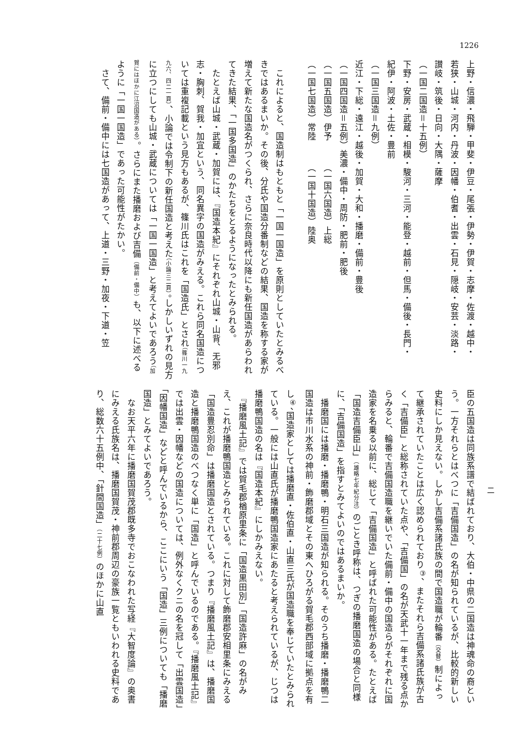1226
上野・信濃・飛騨・甲斐・伊豆・尾張・伊勢・伊賀・志摩・佐渡・越中・
若狭・山城・河内・丹波・因幡・伯耆・出雲・石見・隠岐・安芸・淡路・
讃岐・筑後・日向・大隅・薩摩
（一国二国造＝十五例）
下野・安房・武蔵・相模・駿河・三河・能登・越前・但馬・備後・長門・
紀伊・阿波・土佐・豊前
（一国三国造＝九例）
近江・下総・遠江・越後・加賀・大和・播磨・備前・豊後
（一国四国造＝五例）美濃・備中・周防・肥前・肥後
（一国五国造）伊予　　　（一国六国造）上総
（一国七国造）常陸　　　（一国十国造）陸奥
　これによると、国造制はもともと「一国一国造」を原則としていたとみるべきではあるまいか。その後、分氏や国造分番制などの結果、国造を称する家が増えて新たな国造名がつくられ、さらに奈良時代以降にも新任国造があらわれてきた結果、「一国多国造」のかたちをとるようになったとみられる。
　たとえば山城・武蔵・加賀には、『国造本紀』にそれぞれ山城・山背、无邪志・胸刺、賀我・加宜という、同名異字の国造がみえる。これら同名国造については重複記載という見方もあるが、篠川氏はこれを「国造氏」とされ（篠川一九九六、四二一頁）、小論では令制下の新任国造と考えた（小論三二頁）。しかしいずれの見方に立つにしても山城・武蔵については「一国一国造」と考えてよいであろう（加賀にはほかに江沼国造がある）。さらにまた播磨および吉備（備前・備中）も、以下に述べるように「一国一国造」であった可能性がたかい。
　さて、備前・備中には七国造があって、上道・三野・加夜・下道・笠
二
臣の五国造は同族系譜で結ばれており、大伯・中県の二国造は神魂命の裔という。一方それらとはべつに「吉備国造」の名が知られているが、比較的新しい史料にしか見えない。しかし吉備系諸氏族の間で国造職が輪番（交替）制によって継承されていたことは広く認められており<sup>③</sup>、またそれら吉備系諸氏族が古く「吉備臣」と総称されていた点や、「吉備国」の名が天武十一年まで残る点からみると、輪番で吉備国造職を継いでいた備前・備中の国造らがそれぞれに国造家を名乗る以前に、総じて「吉備国造」と呼ばれた可能性がある。たとえば「国造吉備臣山」（雄略七年紀分注）のごとき呼称は、つぎの播磨国造の場合と同様に、「吉備国造」を指すとみてよいのではあるまいか。
　播磨国には播磨・播磨鴨・明石三国造が知られる。そのうち播磨・播磨鴨二国造は市川水系の神前・飾磨郡域とその東へひろがる賀毛郡西部域に拠点を有し<sup>④</sup>、国造家としては播磨直・佐伯直・山直三氏が国造職を奉じていたとみられている。一般には山直氏が播磨鴨国造家にあたると考えられているが、じつは播磨鴨国造の名は『国造本紀』にしかみえない。
　『播磨風土記』では賀毛郡楢原里条に「国造黒田別」「国造許麻」の名がみえ、これが播磨鴨国造とみられている。これに対して飾磨郡安相里条にみえる「国造豊忍別命」は播磨国造とされている。つまり『播磨風土記』は、播磨国造と播磨鴨国造のべつなく単に「国造」と呼んでいるのである。『播磨風土記』では出雲・因幡などの国造については、例外なくクニの名を冠して「出雲国造」「因幡国造」などと呼んでいるから、ここにいう「国造」三例についても「播磨国造」とみてよいであろう。
　なお天平六年に播磨国賀茂郡既多寺でおこなわれた写経『大智度論』の奥書にみえる氏族名は、播磨国賀茂・神前郡周辺の豪族一覧ともいわれる史料であり、総数六十五例中、「針間国造」（二十七例）のほかに山直